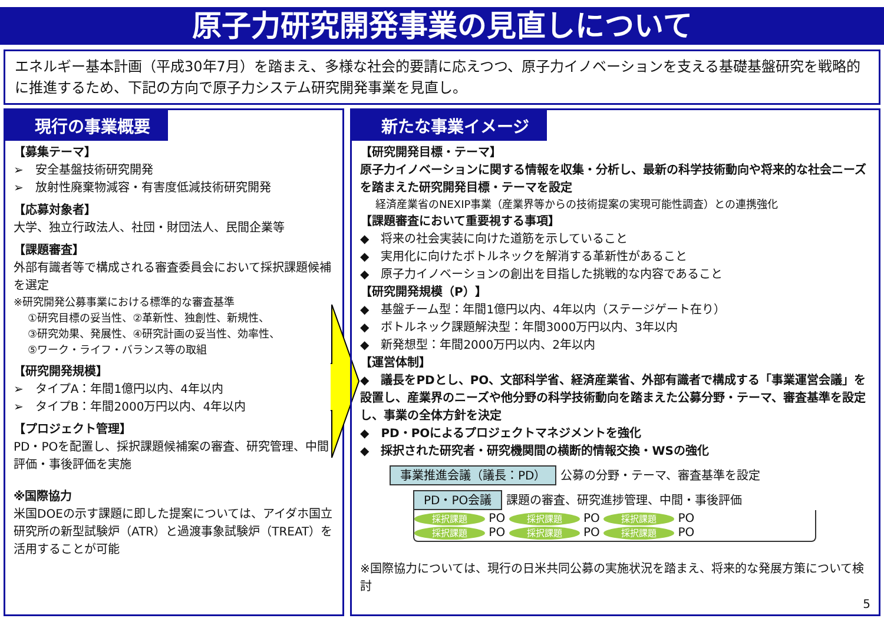原子力研究開発事業の見直しについて
エネルギー基本計画（平成30年7月）を踏まえ、多様な社会的要請に応えつつ、原子力イノベーションを支える基礎基盤研究を戦略的に推進するため、下記の方向で原子力システム研究開発事業を見直し。
現行の事業概要
【募集テーマ】
➢　安全基盤技術研究開発
➢　放射性廃棄物減容・有害度低減技術研究開発
【応募対象者】
大学、独立行政法人、社団・財団法人、民間企業等
【課題審査】
外部有識者等で構成される審査委員会において採択課題候補を選定
※研究開発公募事業における標準的な審査基準
①研究目標の妥当性、②革新性、独創性、新規性、
③研究効果、発展性、④研究計画の妥当性、効率性、
⑤ワーク・ライフ・バランス等の取組
【研究開発規模】
➢　タイプA：年間1億円以内、4年以内
➢　タイプB：年間2000万円以内、4年以内
【プロジェクト管理】
PD・POを配置し、採択課題候補案の審査、研究管理、中間評価・事後評価を実施
※国際協力
米国DOEの示す課題に即した提案については、アイダホ国立研究所の新型試験炉（ATR）と過渡事象試験炉（TREAT）を活用することが可能
新たな事業イメージ
【研究開発目標・テーマ】
原子力イノベーションに関する情報を収集・分析し、最新の科学技術動向や将来的な社会ニーズを踏まえた研究開発目標・テーマを設定
経済産業省のNEXIP事業（産業界等からの技術提案の実現可能性調査）との連携強化
【課題審査において重要視する事項】
◆　将来の社会実装に向けた道筋を示していること
◆　実用化に向けたボトルネックを解消する革新性があること
◆　原子力イノベーションの創出を目指した挑戦的な内容であること
【研究開発規模（P）】
◆　基盤チーム型：年間1億円以内、4年以内（ステージゲート在り）
◆　ボトルネック課題解決型：年間3000万円以内、3年以内
◆　新発想型：年間2000万円以内、2年以内
【運営体制】
◆　議長をPDとし、PO、文部科学省、経済産業省、外部有識者で構成する「事業運営会議」を設置し、産業界のニーズや他分野の科学技術動向を踏まえた公募分野・テーマ、審査基準を設定し、事業の全体方針を決定
◆　PD・POによるプロジェクトマネジメントを強化
◆　採択された研究者・研究機関間の横断的情報交換・WSの強化
事業推進会議（議長：PD） 公募の分野・テーマ、審査基準を設定
PD・PO会議 課題の審査、研究進捗管理、中間・事後評価
採択課題 PO 採択課題 PO 採択課題 PO
採択課題 PO 採択課題 PO 採択課題 PO
※国際協力については、現行の日米共同公募の実施状況を踏まえ、将来的な発展方策について検討
5